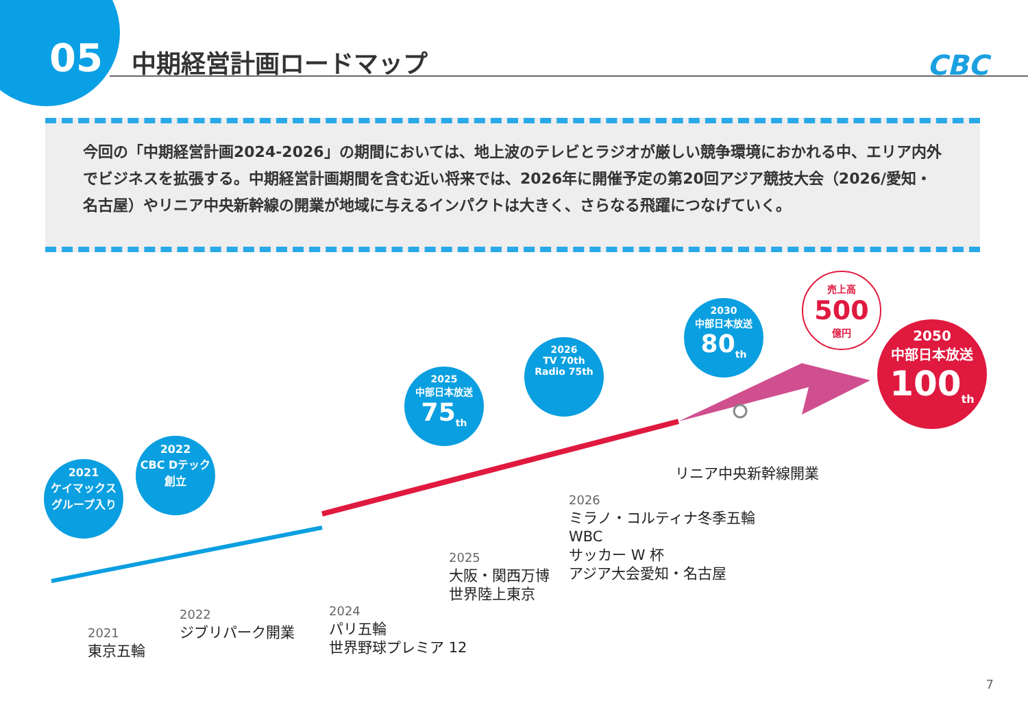05 中期経営計画ロードマップ CBC
今回の「中期経営計画2024-2026」の期間においては、地上波のテレビとラジオが厳しい競争環境におかれる中、エリア内外でビジネスを拡張する。中期経営計画期間を含む近い将来では、2026年に開催予定の第20回アジア競技大会（2026/愛知・名古屋）やリニア中央新幹線の開業が地域に与えるインパクトは大きく、さらなる飛躍につなげていく。
2021
ケイマックス
グループ入り
2022
CBC Dテック
創立
2025
中部日本放送
75<sub>th</sub>
2026
TV 70th
Radio 75th
2030
中部日本放送
80<sub>th</sub>
売上高
500
億円
2050
中部日本放送
100<sub>th</sub>
2021
東京五輪
2022
ジブリパーク開業
2024
パリ五輪
世界野球プレミア 12
2025
大阪・関西万博
世界陸上東京
2026
ミラノ・コルティナ冬季五輪
WBC
サッカー W 杯
アジア大会愛知・名古屋
リニア中央新幹線開業
7